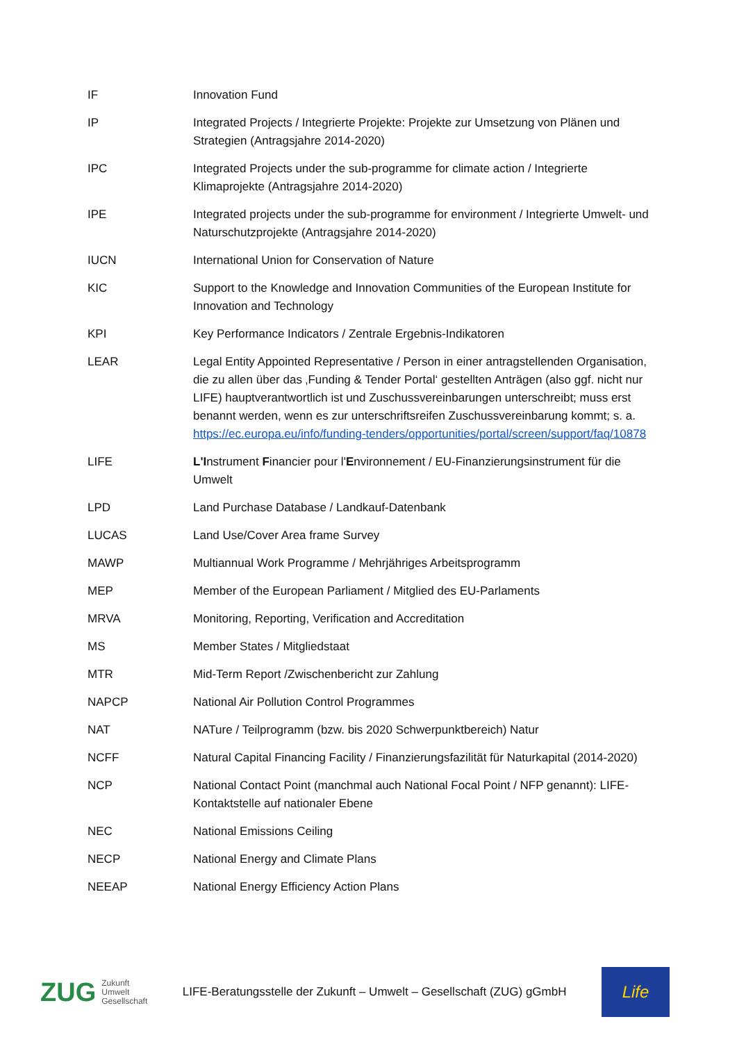| IF | Innovation Fund |
| IP | Integrated Projects / Integrierte Projekte: Projekte zur Umsetzung von Plänen und Strategien (Antragsjahre 2014-2020) |
| IPC | Integrated Projects under the sub-programme for climate action / Integrierte Klimaprojekte (Antragsjahre 2014-2020) |
| IPE | Integrated projects under the sub-programme for environment / Integrierte Umwelt- und Naturschutzprojekte (Antragsjahre 2014-2020) |
| IUCN | International Union for Conservation of Nature |
| KIC | Support to the Knowledge and Innovation Communities of the European Institute for Innovation and Technology |
| KPI | Key Performance Indicators / Zentrale Ergebnis-Indikatoren |
| LEAR | Legal Entity Appointed Representative / Person in einer antragstellenden Organisation, die zu allen über das ‚Funding & Tender Portal‘ gestellten Anträgen (also ggf. nicht nur LIFE) hauptverantwortlich ist und Zuschussvereinbarungen unterschreibt; muss erst benannt werden, wenn es zur unterschriftsreifen Zuschussvereinbarung kommt; s. a. https://ec.europa.eu/info/funding-tenders/opportunities/portal/screen/support/faq/10878 |
| LIFE | L'I nstrument F inancier pour l' E nvironnement / EU-Finanzierungsinstrument für die Umwelt |
| LPD | Land Purchase Database / Landkauf-Datenbank |
| LUCAS | Land Use/Cover Area frame Survey |
| MAWP | Multiannual Work Programme / Mehrjähriges Arbeitsprogramm |
| MEP | Member of the European Parliament / Mitglied des EU-Parlaments |
| MRVA | Monitoring, Reporting, Verification and Accreditation |
| MS | Member States / Mitgliedstaat |
| MTR | Mid-Term Report /Zwischenbericht zur Zahlung |
| NAPCP | National Air Pollution Control Programmes |
| NAT | NATure / Teilprogramm (bzw. bis 2020 Schwerpunktbereich) Natur |
| NCFF | Natural Capital Financing Facility / Finanzierungsfazilität für Naturkapital (2014-2020) |
| NCP | National Contact Point (manchmal auch National Focal Point / NFP genannt): LIFE-Kontaktstelle auf nationaler Ebene |
| NEC | National Emissions Ceiling |
| NECP | National Energy and Climate Plans |
| NEEAP | National Energy Efficiency Action Plans |
ZUG Zukunft
Umwelt
Gesellschaft
LIFE-Beratungsstelle der Zukunft – Umwelt – Gesellschaft (ZUG) gGmbH
Life